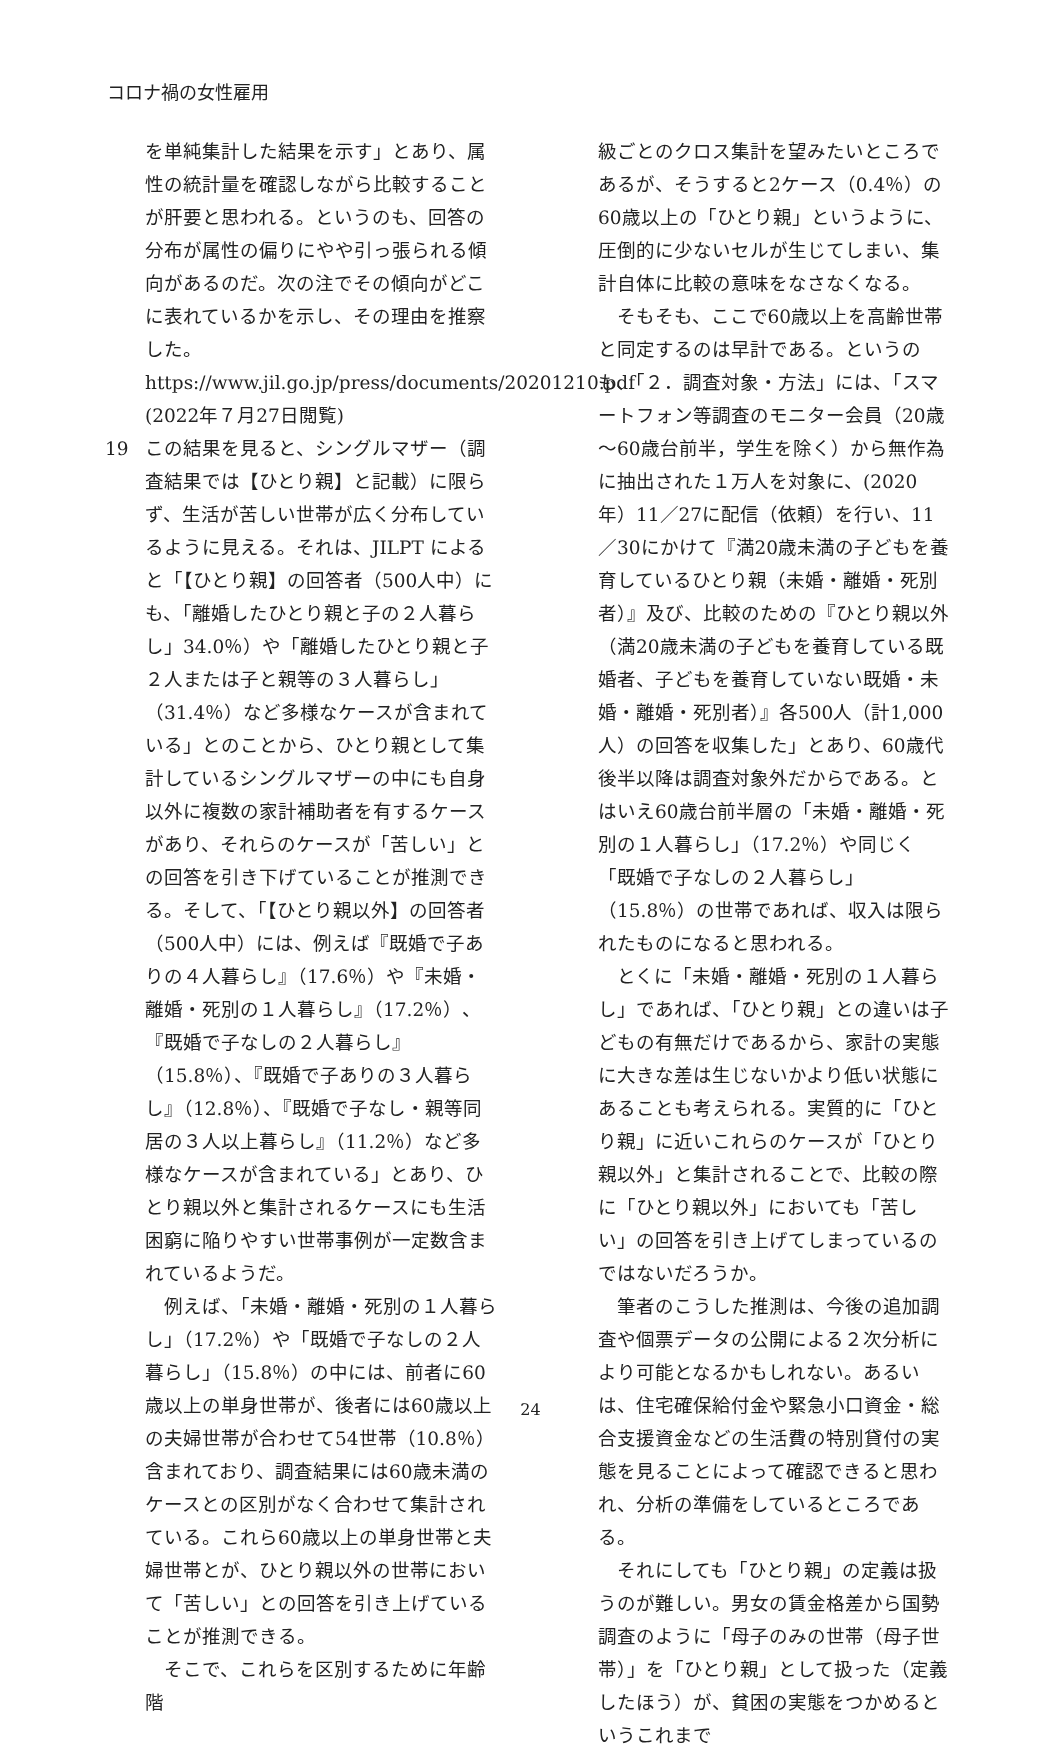コロナ禍の女性雇用
を単純集計した結果を示す」とあり、属性の統計量を確認しながら比較することが肝要と思われる。というのも、回答の分布が属性の偏りにやや引っ張られる傾向があるのだ。次の注でその傾向がどこに表れているかを示し、その理由を推察した。
https://www.jil.go.jp/press/documents/20201210.pdf
(2022年７月27日閲覧)
19 この結果を見ると、シングルマザー（調査結果では【ひとり親】と記載）に限らず、生活が苦しい世帯が広く分布しているように見える。それは、JILPT によると「【ひとり親】の回答者（500人中）にも、「離婚したひとり親と子の２人暮らし」34.0％）や「離婚したひとり親と子２人または子と親等の３人暮らし」（31.4％）など多様なケースが含まれている」とのことから、ひとり親として集計しているシングルマザーの中にも自身以外に複数の家計補助者を有するケースがあり、それらのケースが「苦しい」との回答を引き下げていることが推測できる。そして、「【ひとり親以外】の回答者（500人中）には、例えば『既婚で子ありの４人暮らし』（17.6％）や『未婚・離婚・死別の１人暮らし』（17.2％）、『既婚で子なしの２人暮らし』（15.8％）、『既婚で子ありの３人暮らし』（12.8％）、『既婚で子なし・親等同居の３人以上暮らし』（11.2％）など多様なケースが含まれている」とあり、ひとり親以外と集計されるケースにも生活困窮に陥りやすい世帯事例が一定数含まれているようだ。
例えば、「未婚・離婚・死別の１人暮らし」（17.2％）や「既婚で子なしの２人暮らし」（15.8％）の中には、前者に60歳以上の単身世帯が、後者には60歳以上の夫婦世帯が合わせて54世帯（10.8％）含まれており、調査結果には60歳未満のケースとの区別がなく合わせて集計されている。これら60歳以上の単身世帯と夫婦世帯とが、ひとり親以外の世帯において「苦しい」との回答を引き上げていることが推測できる。
そこで、これらを区別するために年齢階
級ごとのクロス集計を望みたいところであるが、そうすると2ケース（0.4％）の60歳以上の「ひとり親」というように、圧倒的に少ないセルが生じてしまい、集計自体に比較の意味をなさなくなる。
そもそも、ここで60歳以上を高齢世帯と同定するのは早計である。というのも、「２．調査対象・方法」には、「スマートフォン等調査のモニター会員（20歳～60歳台前半，学生を除く）から無作為に抽出された１万人を対象に、(2020年）11／27に配信（依頼）を行い、11／30にかけて『満20歳未満の子どもを養育しているひとり親（未婚・離婚・死別者）』及び、比較のための『ひとり親以外（満20歳未満の子どもを養育している既婚者、子どもを養育していない既婚・未婚・離婚・死別者）』各500人（計1,000人）の回答を収集した」とあり、60歳代後半以降は調査対象外だからである。とはいえ60歳台前半層の「未婚・離婚・死別の１人暮らし」（17.2％）や同じく「既婚で子なしの２人暮らし」（15.8％）の世帯であれば、収入は限られたものになると思われる。
とくに「未婚・離婚・死別の１人暮らし」であれば、「ひとり親」との違いは子どもの有無だけであるから、家計の実態に大きな差は生じないかより低い状態にあることも考えられる。実質的に「ひとり親」に近いこれらのケースが「ひとり親以外」と集計されることで、比較の際に「ひとり親以外」においても「苦しい」の回答を引き上げてしまっているのではないだろうか。
筆者のこうした推測は、今後の追加調査や個票データの公開による２次分析により可能となるかもしれない。あるいは、住宅確保給付金や緊急小口資金・総合支援資金などの生活費の特別貸付の実態を見ることによって確認できると思われ、分析の準備をしているところである。
それにしても「ひとり親」の定義は扱うのが難しい。男女の賃金格差から国勢調査のように「母子のみの世帯（母子世帯）」を「ひとり親」として扱った（定義したほう）が、貧困の実態をつかめるというこれまで
24